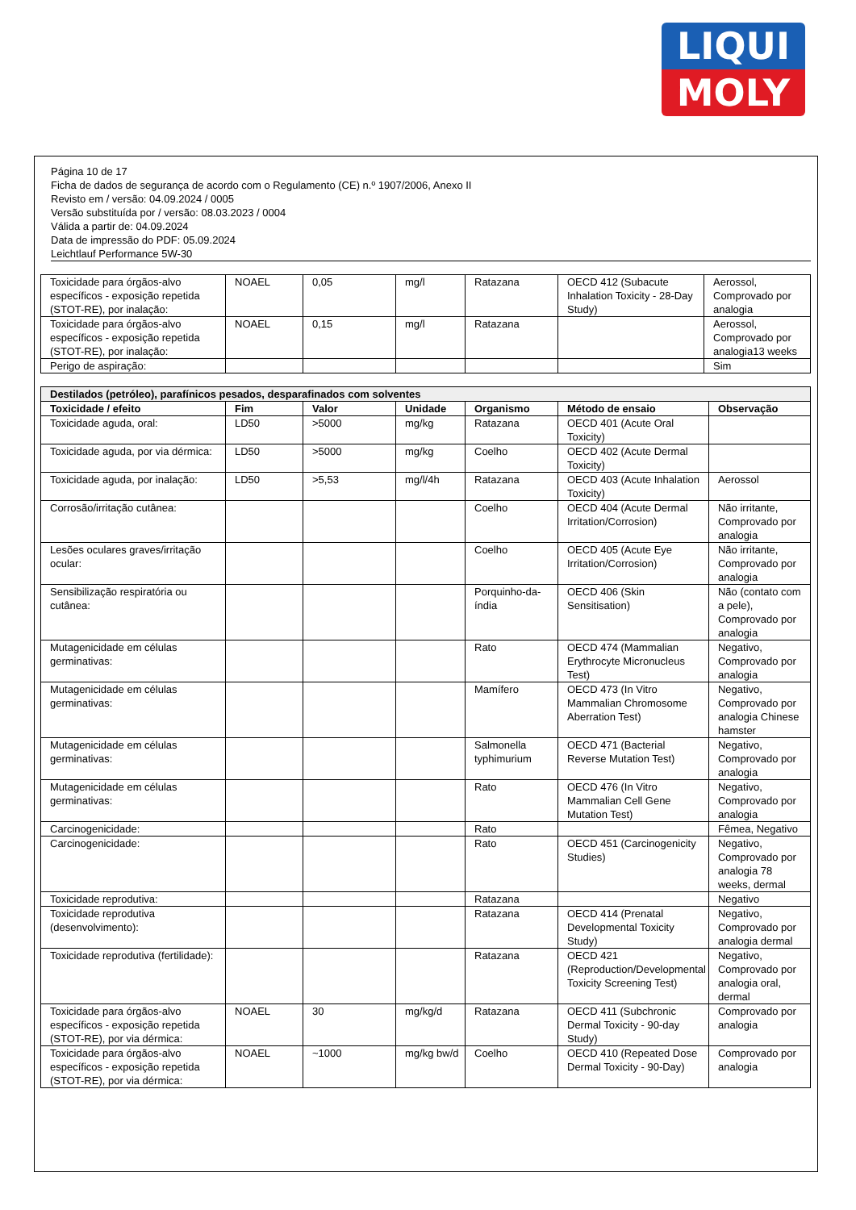LIQUI
MOLY
Página 10 de 17
Ficha de dados de segurança de acordo com o Regulamento (CE) n.º 1907/2006, Anexo II
Revisto em / versão: 04.09.2024 / 0005
Versão substituída por / versão: 08.03.2023 / 0004
Válida a partir de: 04.09.2024
Data de impressão do PDF: 05.09.2024
Leichtlauf Performance 5W-30
| Toxicidade para órgãos-alvo específicos - exposição repetida (STOT-RE), por inalação: | NOAEL | 0,05 | mg/l | Ratazana | OECD 412 (Subacute Inhalation Toxicity - 28-Day Study) | Aerossol, Comprovado por analogia |
| Toxicidade para órgãos-alvo específicos - exposição repetida (STOT-RE), por inalação: | NOAEL | 0,15 | mg/l | Ratazana | | Aerossol, Comprovado por analogia13 weeks |
| Perigo de aspiração: | | | | | | Sim |
| Destilados (petróleo), parafínicos pesados, desparafinados com solventes | | | | | | |
| Toxicidade / efeito | Fim | Valor | Unidade | Organismo | Método de ensaio | Observação |
| Toxicidade aguda, oral: | LD50 | >5000 | mg/kg | Ratazana | OECD 401 (Acute Oral Toxicity) | |
| Toxicidade aguda, por via dérmica: | LD50 | >5000 | mg/kg | Coelho | OECD 402 (Acute Dermal Toxicity) | |
| Toxicidade aguda, por inalação: | LD50 | >5,53 | mg/l/4h | Ratazana | OECD 403 (Acute Inhalation Toxicity) | Aerossol |
| Corrosão/irritação cutânea: | | | | Coelho | OECD 404 (Acute Dermal Irritation/Corrosion) | Não irritante, Comprovado por analogia |
| Lesões oculares graves/irritação ocular: | | | | Coelho | OECD 405 (Acute Eye Irritation/Corrosion) | Não irritante, Comprovado por analogia |
| Sensibilização respiratória ou cutânea: | | | | Porquinho-da-índia | OECD 406 (Skin Sensitisation) | Não (contato com a pele), Comprovado por analogia |
| Mutagenicidade em células germinativas: | | | | Rato | OECD 474 (Mammalian Erythrocyte Micronucleus Test) | Negativo, Comprovado por analogia |
| Mutagenicidade em células germinativas: | | | | Mamífero | OECD 473 (In Vitro Mammalian Chromosome Aberration Test) | Negativo, Comprovado por analogia Chinese hamster |
| Mutagenicidade em células germinativas: | | | | Salmonella typhimurium | OECD 471 (Bacterial Reverse Mutation Test) | Negativo, Comprovado por analogia |
| Mutagenicidade em células germinativas: | | | | Rato | OECD 476 (In Vitro Mammalian Cell Gene Mutation Test) | Negativo, Comprovado por analogia |
| Carcinogenicidade: | | | | Rato | | Fêmea, Negativo |
| Carcinogenicidade: | | | | Rato | OECD 451 (Carcinogenicity Studies) | Negativo, Comprovado por analogia 78 weeks, dermal |
| Toxicidade reprodutiva: | | | | Ratazana | | Negativo |
| Toxicidade reprodutiva (desenvolvimento): | | | | Ratazana | OECD 414 (Prenatal Developmental Toxicity Study) | Negativo, Comprovado por analogia dermal |
| Toxicidade reprodutiva (fertilidade): | | | | Ratazana | OECD 421 (Reproduction/Developmental Toxicity Screening Test) | Negativo, Comprovado por analogia oral, dermal |
| Toxicidade para órgãos-alvo específicos - exposição repetida (STOT-RE), por via dérmica: | NOAEL | 30 | mg/kg/d | Ratazana | OECD 411 (Subchronic Dermal Toxicity - 90-day Study) | Comprovado por analogia |
| Toxicidade para órgãos-alvo específicos - exposição repetida (STOT-RE), por via dérmica: | NOAEL | ~1000 | mg/kg bw/d | Coelho | OECD 410 (Repeated Dose Dermal Toxicity - 90-Day) | Comprovado por analogia |